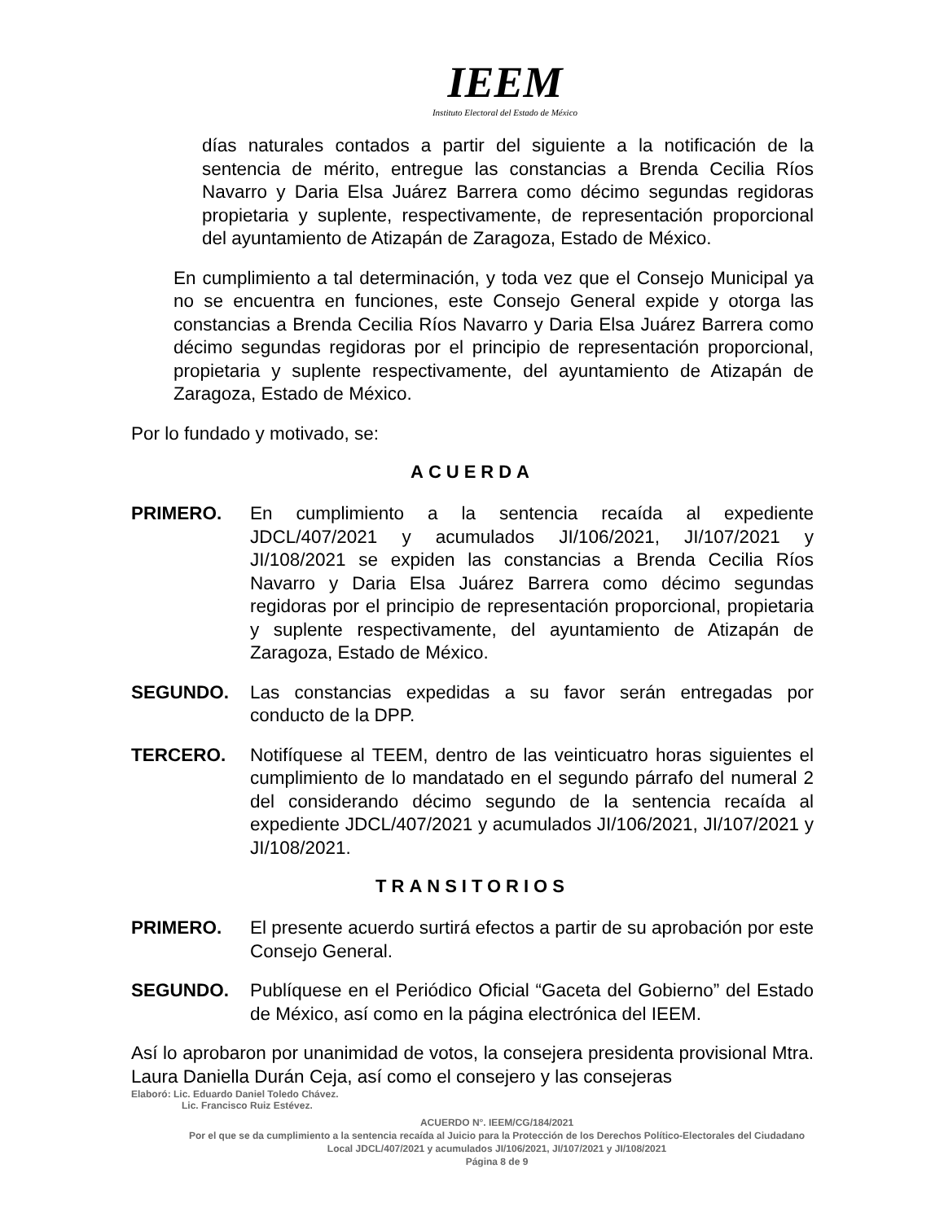IEEM
Instituto Electoral del Estado de México
días naturales contados a partir del siguiente a la notificación de la sentencia de mérito, entregue las constancias a Brenda Cecilia Ríos Navarro y Daria Elsa Juárez Barrera como décimo segundas regidoras propietaria y suplente, respectivamente, de representación proporcional del ayuntamiento de Atizapán de Zaragoza, Estado de México.
En cumplimiento a tal determinación, y toda vez que el Consejo Municipal ya no se encuentra en funciones, este Consejo General expide y otorga las constancias a Brenda Cecilia Ríos Navarro y Daria Elsa Juárez Barrera como décimo segundas regidoras por el principio de representación proporcional, propietaria y suplente respectivamente, del ayuntamiento de Atizapán de Zaragoza, Estado de México.
Por lo fundado y motivado, se:
ACUERDA
PRIMERO. En cumplimiento a la sentencia recaída al expediente JDCL/407/2021 y acumulados JI/106/2021, JI/107/2021 y JI/108/2021 se expiden las constancias a Brenda Cecilia Ríos Navarro y Daria Elsa Juárez Barrera como décimo segundas regidoras por el principio de representación proporcional, propietaria y suplente respectivamente, del ayuntamiento de Atizapán de Zaragoza, Estado de México.
SEGUNDO. Las constancias expedidas a su favor serán entregadas por conducto de la DPP.
TERCERO. Notifíquese al TEEM, dentro de las veinticuatro horas siguientes el cumplimiento de lo mandatado en el segundo párrafo del numeral 2 del considerando décimo segundo de la sentencia recaída al expediente JDCL/407/2021 y acumulados JI/106/2021, JI/107/2021 y JI/108/2021.
TRANSITORIOS
PRIMERO. El presente acuerdo surtirá efectos a partir de su aprobación por este Consejo General.
SEGUNDO. Publíquese en el Periódico Oficial “Gaceta del Gobierno” del Estado de México, así como en la página electrónica del IEEM.
Así lo aprobaron por unanimidad de votos, la consejera presidenta provisional Mtra. Laura Daniella Durán Ceja, así como el consejero y las consejeras
Elaboró: Lic. Eduardo Daniel Toledo Chávez.
Lic. Francisco Ruiz Estévez.
ACUERDO N°. IEEM/CG/184/2021
Por el que se da cumplimiento a la sentencia recaída al Juicio para la Protección de los Derechos Político-Electorales del Ciudadano Local JDCL/407/2021 y acumulados JI/106/2021, JI/107/2021 y JI/108/2021
Página 8 de 9